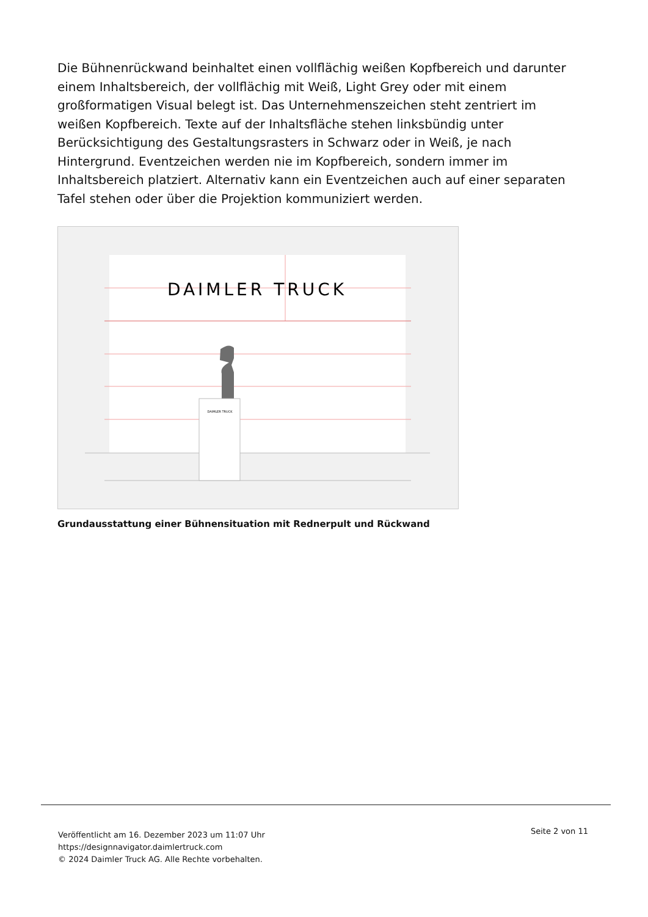Die Bühnenrückwand beinhaltet einen vollflächig weißen Kopfbereich und darunter einem Inhaltsbereich, der vollflächig mit Weiß, Light Grey oder mit einem großformatigen Visual belegt ist. Das Unternehmenszeichen steht zentriert im weißen Kopfbereich. Texte auf der Inhaltsfläche stehen linksbündig unter Berücksichtigung des Gestaltungsrasters in Schwarz oder in Weiß, je nach Hintergrund. Eventzeichen werden nie im Kopfbereich, sondern immer im Inhaltsbereich platziert. Alternativ kann ein Eventzeichen auch auf einer separaten Tafel stehen oder über die Projektion kommuniziert werden.
DAIMLER TRUCK
DAIMLER TRUCK
Grundausstattung einer Bühnensituation mit Rednerpult und Rückwand
Veröffentlicht am 16. Dezember 2023 um 11:07 Uhr
https://designnavigator.daimlertruck.com
© 2024 Daimler Truck AG. Alle Rechte vorbehalten.
Seite 2 von 11